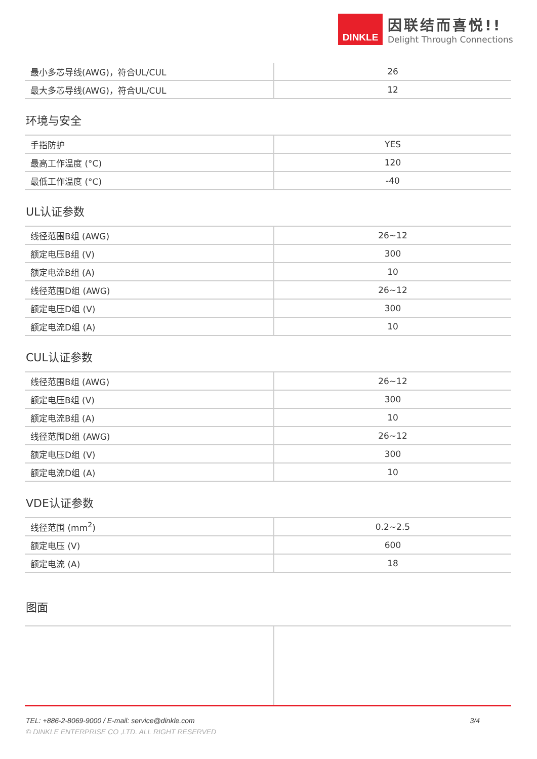DINKLE
因联结而喜悦!!
Delight Through Connections
| 最小多芯导线(AWG)，符合UL/CUL | 26 |
| 最大多芯导线(AWG)，符合UL/CUL | 12 |
环境与安全
| 手指防护 | YES |
| 最高工作温度 (°C) | 120 |
| 最低工作温度 (°C) | -40 |
UL认证参数
| 线径范围B组 (AWG) | 26~12 |
| 额定电压B组 (V) | 300 |
| 额定电流B组 (A) | 10 |
| 线径范围D组 (AWG) | 26~12 |
| 额定电压D组 (V) | 300 |
| 额定电流D组 (A) | 10 |
CUL认证参数
| 线径范围B组 (AWG) | 26~12 |
| 额定电压B组 (V) | 300 |
| 额定电流B组 (A) | 10 |
| 线径范围D组 (AWG) | 26~12 |
| 额定电压D组 (V) | 300 |
| 额定电流D组 (A) | 10 |
VDE认证参数
| 线径范围 (mm<sup>2</sup>) | 0.2~2.5 |
| 额定电压 (V) | 600 |
| 额定电流 (A) | 18 |
图面
TEL: +886-2-8069-9000 / E-mail: service@dinkle.com 3/4
© DINKLE ENTERPRISE CO ,LTD. ALL RIGHT RESERVED